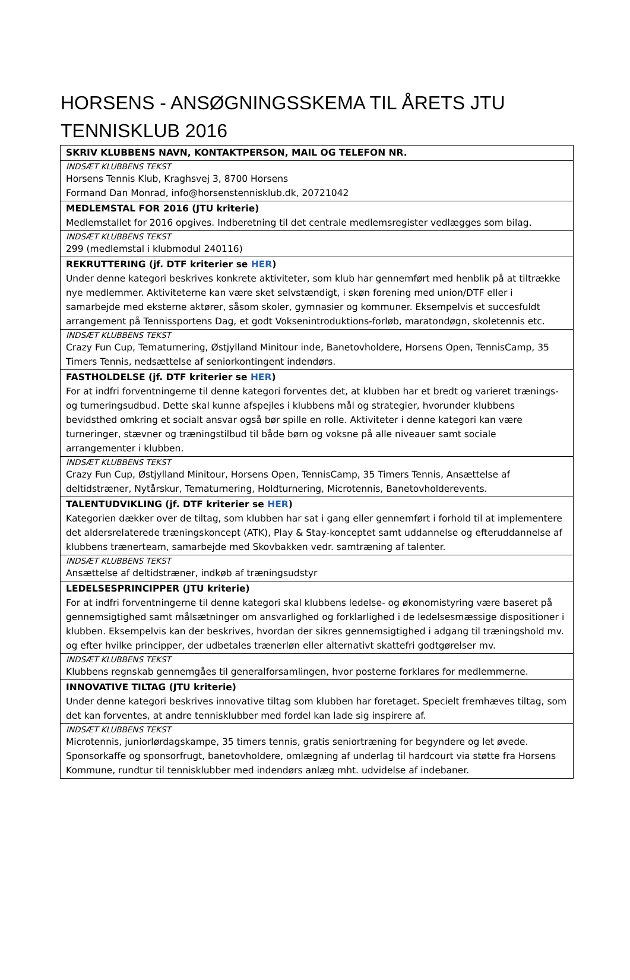HORSENS - ANSØGNINGSSKEMA TIL ÅRETS JTU TENNISKLUB 2016
| SKRIV KLUBBENS NAVN, KONTAKTPERSON, MAIL OG TELEFON NR. |
| INDSÆT KLUBBENS TEKST Horsens Tennis Klub, Kraghsvej 3, 8700 Horsens Formand Dan Monrad, info@horsenstennisklub.dk, 20721042 |
| MEDLEMSTAL FOR 2016 (JTU kriterie) Medlemstallet for 2016 opgives. Indberetning til det centrale medlemsregister vedlægges som bilag. |
| INDSÆT KLUBBENS TEKST 299 (medlemstal i klubmodul 240116) |
| REKRUTTERING (jf. DTF kriterier se HER ) Under denne kategori beskrives konkrete aktiviteter, som klub har gennemført med henblik på at tiltrække nye medlemmer. Aktiviteterne kan være sket selvstændigt, i skøn forening med union/DTF eller i samarbejde med eksterne aktører, såsom skoler, gymnasier og kommuner. Eksempelvis et succesfuldt arrangement på Tennissportens Dag, et godt Voksenintroduktions-forløb, maratondøgn, skoletennis etc. |
| INDSÆT KLUBBENS TEKST Crazy Fun Cup, Tematurnering, Østjylland Minitour inde, Banetovholdere, Horsens Open, TennisCamp, 35 Timers Tennis, nedsættelse af seniorkontingent indendørs. |
| FASTHOLDELSE (jf. DTF kriterier se HER ) For at indfri forventningerne til denne kategori forventes det, at klubben har et bredt og varieret trænings- og turneringsudbud. Dette skal kunne afspejles i klubbens mål og strategier, hvorunder klubbens bevidsthed omkring et socialt ansvar også bør spille en rolle. Aktiviteter i denne kategori kan være turneringer, stævner og træningstilbud til både børn og voksne på alle niveauer samt sociale arrangementer i klubben. |
| INDSÆT KLUBBENS TEKST Crazy Fun Cup, Østjylland Minitour, Horsens Open, TennisCamp, 35 Timers Tennis, Ansættelse af deltidstræner, Nytårskur, Tematurnering, Holdturnering, Microtennis, Banetovholderevents. |
| TALENTUDVIKLING (jf. DTF kriterier se HER ) Kategorien dækker over de tiltag, som klubben har sat i gang eller gennemført i forhold til at implementere det aldersrelaterede træningskoncept (ATK), Play & Stay-konceptet samt uddannelse og efteruddannelse af klubbens trænerteam, samarbejde med Skovbakken vedr. samtræning af talenter. |
| INDSÆT KLUBBENS TEKST Ansættelse af deltidstræner, indkøb af træningsudstyr |
| LEDELSESPRINCIPPER (JTU kriterie) For at indfri forventningerne til denne kategori skal klubbens ledelse- og økonomistyring være baseret på gennemsigtighed samt målsætninger om ansvarlighed og forklarlighed i de ledelsesmæssige dispositioner i klubben. Eksempelvis kan der beskrives, hvordan der sikres gennemsigtighed i adgang til træningshold mv. og efter hvilke principper, der udbetales trænerløn eller alternativt skattefri godtgørelser mv. |
| INDSÆT KLUBBENS TEKST Klubbens regnskab gennemgåes til generalforsamlingen, hvor posterne forklares for medlemmerne. |
| INNOVATIVE TILTAG (JTU kriterie) Under denne kategori beskrives innovative tiltag som klubben har foretaget. Specielt fremhæves tiltag, som det kan forventes, at andre tennisklubber med fordel kan lade sig inspirere af. |
| INDSÆT KLUBBENS TEKST Microtennis, juniorlørdagskampe, 35 timers tennis, gratis seniortræning for begyndere og let øvede. Sponsorkaffe og sponsorfrugt, banetovholdere, omlægning af underlag til hardcourt via støtte fra Horsens Kommune, rundtur til tennisklubber med indendørs anlæg mht. udvidelse af indebaner. |